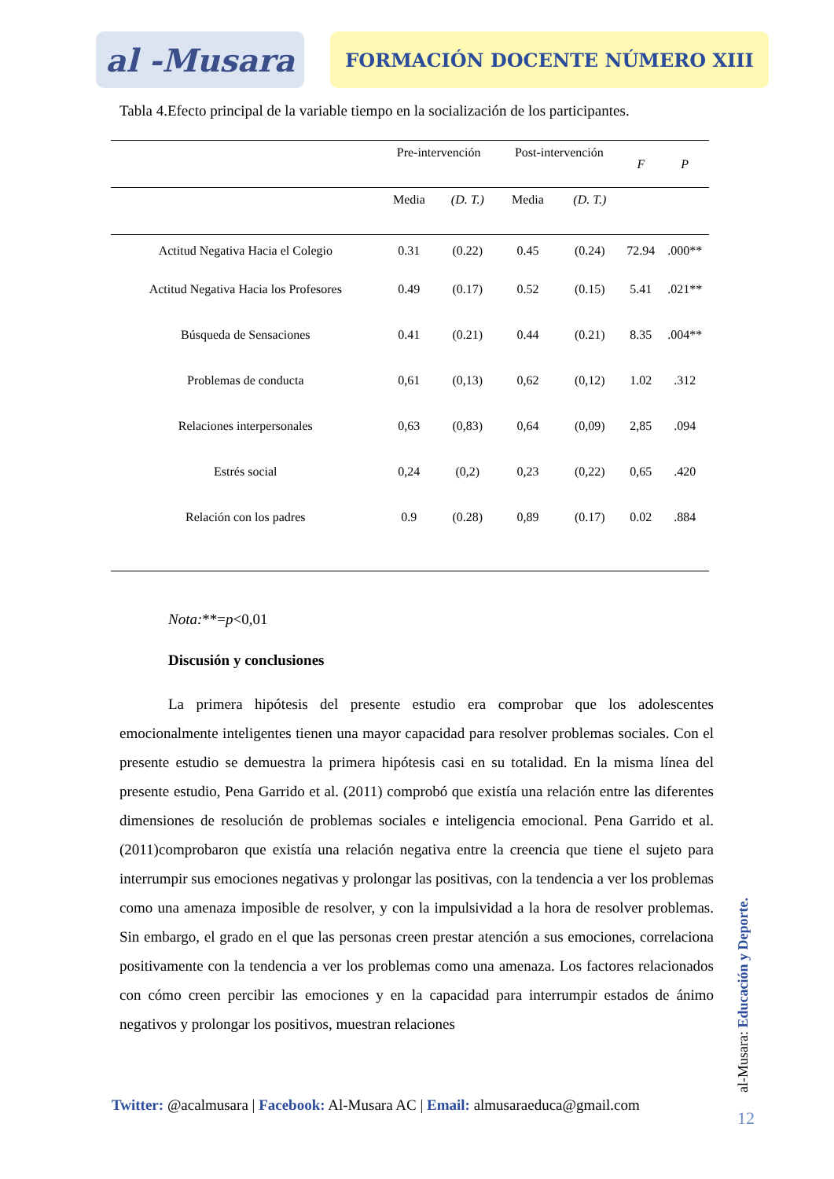al -Musara
FORMACIÓN DOCENTE NÚMERO XIII
Tabla 4.Efecto principal de la variable tiempo en la socialización de los participantes.
| | Pre-intervención | | Post-intervención | | F | P |
| --- | --- | --- | --- | --- | --- | --- |
| | Media | (D. T.) | Media | (D. T.) | | |
| Actitud Negativa Hacia el Colegio | 0.31 | (0.22) | 0.45 | (0.24) | 72.94 | .000** |
| Actitud Negativa Hacia los Profesores | 0.49 | (0.17) | 0.52 | (0.15) | 5.41 | .021** |
| Búsqueda de Sensaciones | 0.41 | (0.21) | 0.44 | (0.21) | 8.35 | .004** |
| Problemas de conducta | 0,61 | (0,13) | 0,62 | (0,12) | 1.02 | .312 |
| Relaciones interpersonales | 0,63 | (0,83) | 0,64 | (0,09) | 2,85 | .094 |
| Estrés social | 0,24 | (0,2) | 0,23 | (0,22) | 0,65 | .420 |
| Relación con los padres | 0.9 | (0.28) | 0,89 | (0.17) | 0.02 | .884 |
Nota:**=p<0,01
Discusión y conclusiones
La primera hipótesis del presente estudio era comprobar que los adolescentes emocionalmente inteligentes tienen una mayor capacidad para resolver problemas sociales. Con el presente estudio se demuestra la primera hipótesis casi en su totalidad. En la misma línea del presente estudio, Pena Garrido et al. (2011) comprobó que existía una relación entre las diferentes dimensiones de resolución de problemas sociales e inteligencia emocional. Pena Garrido et al. (2011)comprobaron que existía una relación negativa entre la creencia que tiene el sujeto para interrumpir sus emociones negativas y prolongar las positivas, con la tendencia a ver los problemas como una amenaza imposible de resolver, y con la impulsividad a la hora de resolver problemas. Sin embargo, el grado en el que las personas creen prestar atención a sus emociones, correlaciona positivamente con la tendencia a ver los problemas como una amenaza. Los factores relacionados con cómo creen percibir las emociones y en la capacidad para interrumpir estados de ánimo negativos y prolongar los positivos, muestran relaciones
Twitter: @acalmusara | Facebook: Al-Musara AC | Email: almusaraeduca@gmail.com
al-Musara: Educación y Deporte.
12